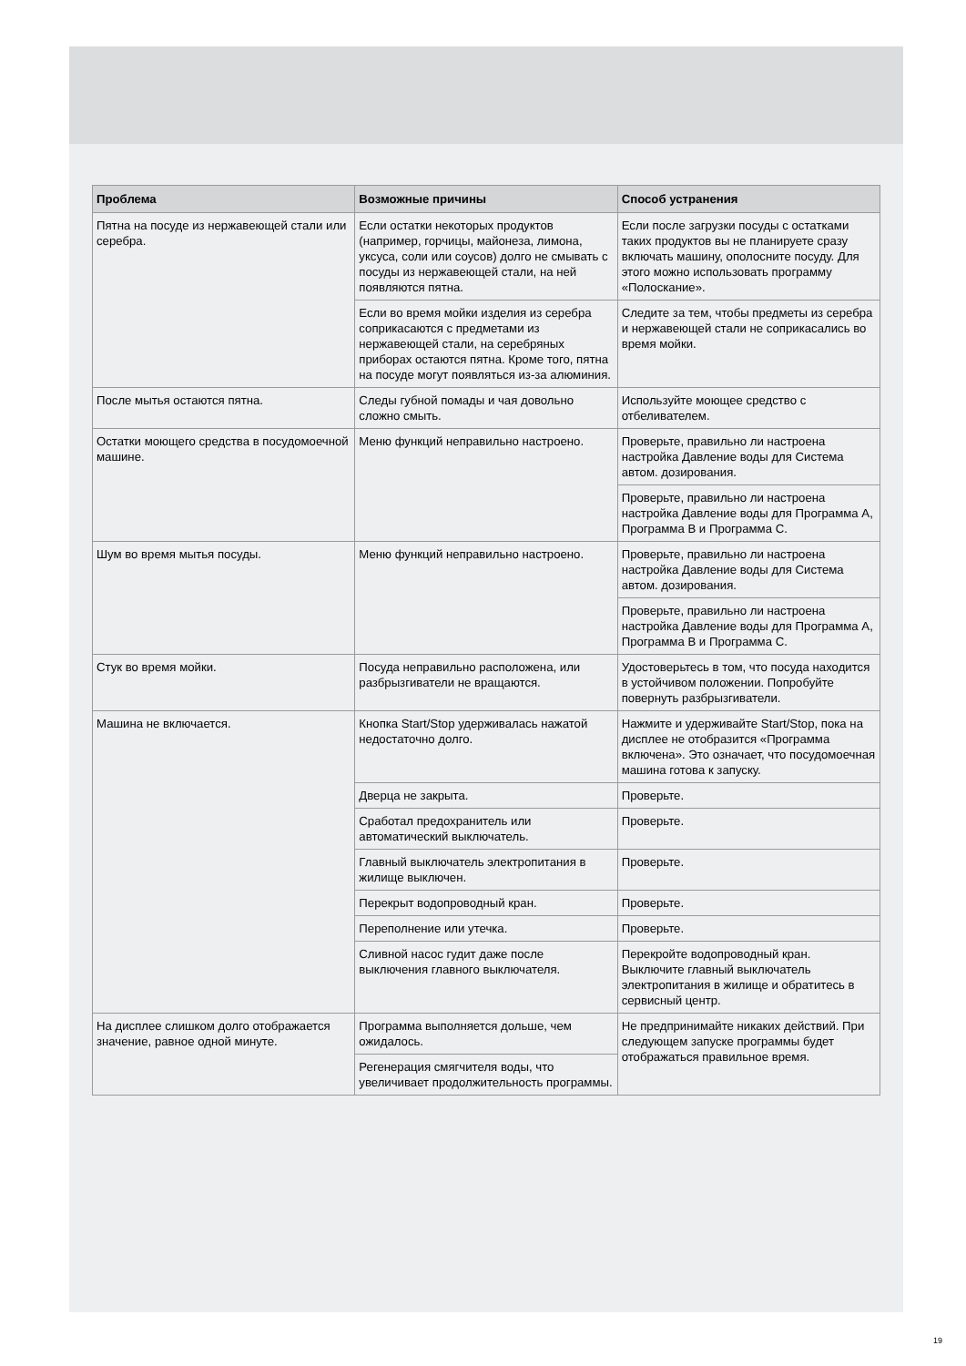| Проблема | Возможные причины | Способ устранения |
| --- | --- | --- |
| Пятна на посуде из нержавеющей стали или серебра. | Если остатки некоторых продуктов (например, горчицы, майонеза, лимона, уксуса, соли или соусов) долго не смывать с посуды из нержавеющей стали, на ней появляются пятна. | Если после загрузки посуды с остатками таких продуктов вы не планируете сразу включать машину, ополосните посуду. Для этого можно использовать программу «Полоскание». |
| | Если во время мойки изделия из серебра соприкасаются с предметами из нержавеющей стали, на серебряных приборах остаются пятна. Кроме того, пятна на посуде могут появляться из-за алюминия. | Следите за тем, чтобы предметы из серебра и нержавеющей стали не соприкасались во время мойки. |
| После мытья остаются пятна. | Следы губной помады и чая довольно сложно смыть. | Используйте моющее средство с отбеливателем. |
| Остатки моющего средства в посудомоечной машине. | Меню функций неправильно настроено. | Проверьте, правильно ли настроена настройка Давление воды для Система автом. дозирования. |
| | | Проверьте, правильно ли настроена настройка Давление воды для Программа A, Программа B и Программа C. |
| Шум во время мытья посуды. | Меню функций неправильно настроено. | Проверьте, правильно ли настроена настройка Давление воды для Система автом. дозирования. |
| | | Проверьте, правильно ли настроена настройка Давление воды для Программа A, Программа B и Программа C. |
| Стук во время мойки. | Посуда неправильно расположена, или разбрызгиватели не вращаются. | Удостоверьтесь в том, что посуда находится в устойчивом положении. Попробуйте повернуть разбрызгиватели. |
| Машина не включается. | Кнопка Start/Stop удерживалась нажатой недостаточно долго. | Нажмите и удерживайте Start/Stop, пока на дисплее не отобразится «Программа включена». Это означает, что посудомоечная машина готова к запуску. |
| | Дверца не закрыта. | Проверьте. |
| | Сработал предохранитель или автоматический выключатель. | Проверьте. |
| | Главный выключатель электропитания в жилище выключен. | Проверьте. |
| | Перекрыт водопроводный кран. | Проверьте. |
| | Переполнение или утечка. | Проверьте. |
| | Сливной насос гудит даже после выключения главного выключателя. | Перекройте водопроводный кран. Выключите главный выключатель электропитания в жилище и обратитесь в сервисный центр. |
| На дисплее слишком долго отображается значение, равное одной минуте. | Программа выполняется дольше, чем ожидалось. | Не предпринимайте никаких действий. При следующем запуске программы будет отображаться правильное время. |
| | Регенерация смягчителя воды, что увеличивает продолжительность программы. | |
19